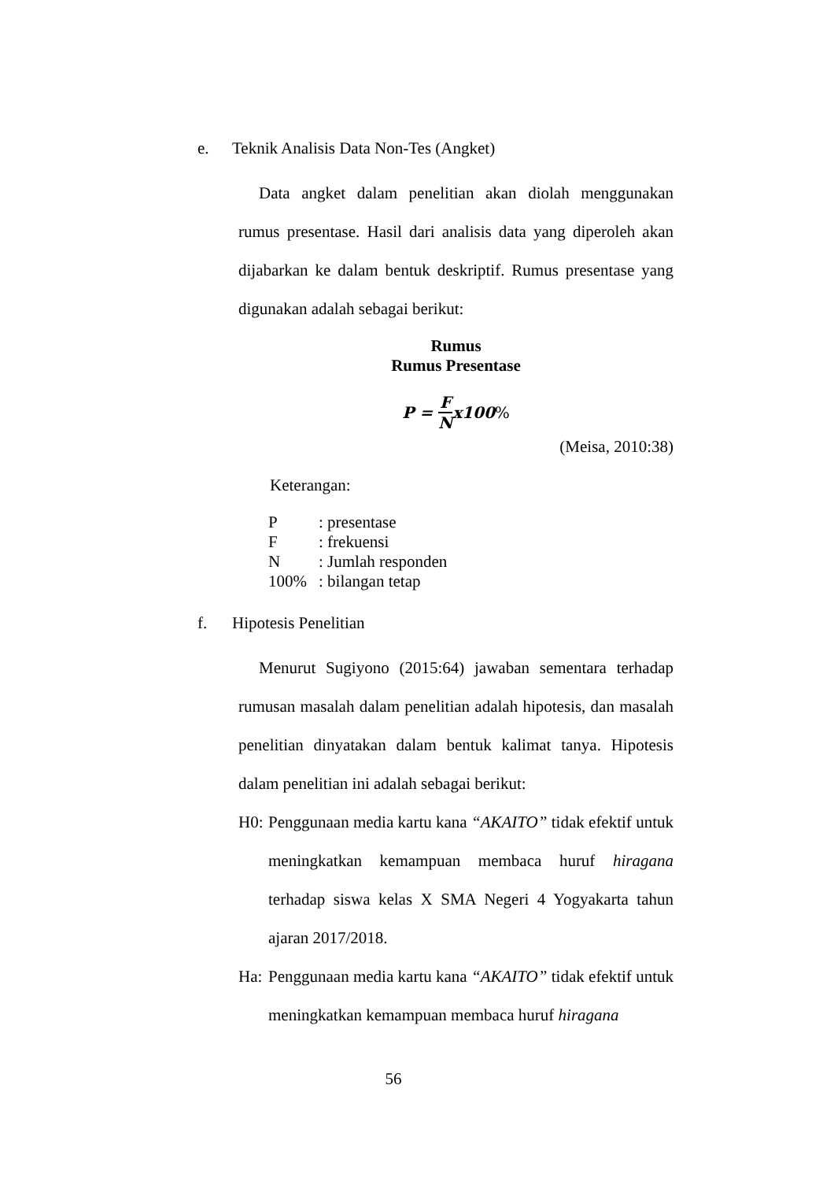e. Teknik Analisis Data Non-Tes (Angket)
Data angket dalam penelitian akan diolah menggunakan rumus presentase. Hasil dari analisis data yang diperoleh akan dijabarkan ke dalam bentuk deskriptif. Rumus presentase yang digunakan adalah sebagai berikut:
Rumus
Rumus Presentase
P = F N x100%
(Meisa, 2010:38)
Keterangan:
| P | : presentase |
| F | : frekuensi |
| N | : Jumlah responden |
| 100% | : bilangan tetap |
f. Hipotesis Penelitian
Menurut Sugiyono (2015:64) jawaban sementara terhadap rumusan masalah dalam penelitian adalah hipotesis, dan masalah penelitian dinyatakan dalam bentuk kalimat tanya. Hipotesis dalam penelitian ini adalah sebagai berikut:
H0: Penggunaan media kartu kana “AKAITO” tidak efektif untuk meningkatkan kemampuan membaca huruf hiragana terhadap siswa kelas X SMA Negeri 4 Yogyakarta tahun ajaran 2017/2018.
Ha: Penggunaan media kartu kana “AKAITO” tidak efektif untuk meningkatkan kemampuan membaca huruf hiragana
56